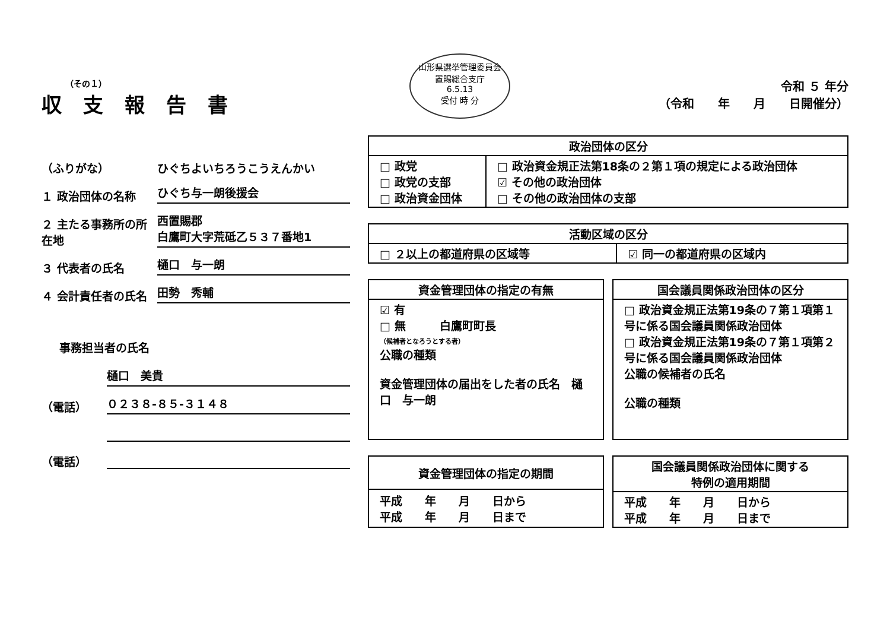（その１）
収支報告書
（ふりがな） ひぐちよいちろうこうえんかい
１ 政治団体の名称 ひぐち与一朗後援会
２ 主たる事務所の所在地 西置賜郡
白鷹町大字荒砥乙５３７番地1
３ 代表者の氏名 樋口　与一朗
４ 会計責任者の氏名 田勢　秀輔
事務担当者の氏名
樋口　美貴
（電話） ０２３８-８５-３１４８
（電話）
山形県選挙管理委員会
置賜総合支庁
6.5.13
受付 時 分
令和 ５ 年分
（令和　　年　　月　　日開催分）
| 政治団体の区分 | |
| --- | --- |
| □ 政党 □ 政党の支部 □ 政治資金団体 | □ 政治資金規正法第18条の２第１項の規定による政治団体 ☑ その他の政治団体 □ その他の政治団体の支部 |
| 活動区域の区分 | |
| --- | --- |
| □ ２以上の都道府県の区域等 | ☑ 同一の都道府県の区域内 |
| 資金管理団体の指定の有無 |
| --- |
| ☑ 有 □ 無 白鷹町町長 （候補者となろうとする者） 公職の種類 資金管理団体の届出をした者の氏名 樋口 与一朗 |
| 国会議員関係政治団体の区分 |
| --- |
| □ 政治資金規正法第19条の７第１項第１号に係る国会議員関係政治団体 □ 政治資金規正法第19条の７第１項第２号に係る国会議員関係政治団体 公職の候補者の氏名 公職の種類 |
| 資金管理団体の指定の期間 |
| --- |
| 平成 年 月 日から 平成 年 月 日まで |
| 国会議員関係政治団体に関する 特例の適用期間 |
| --- |
| 平成 年 月 日から 平成 年 月 日まで |